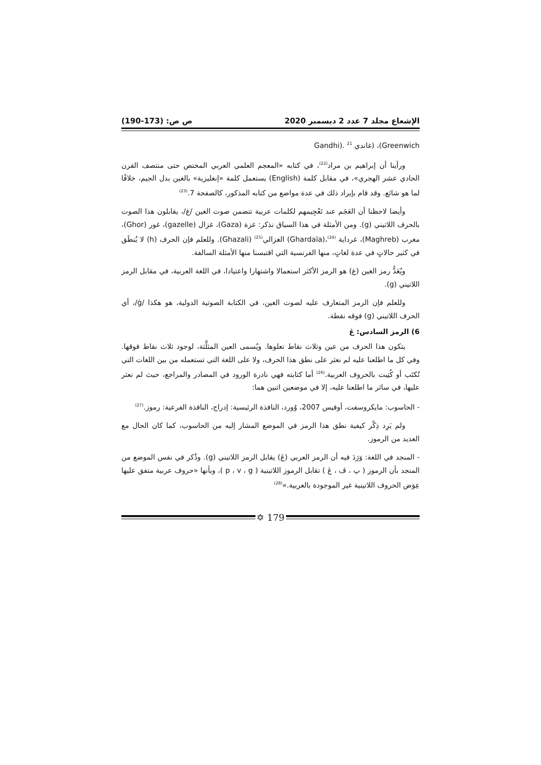الإشعاع مجلد 7 عدد 2 ديسمبر 2020 ص ص: (173-190)
Greenwich)، (غاندي <sup>21</sup> .(Gandhi
ورأينا أن إبراهيم بن مراد<sup>(22)</sup>، في كتابه «المعجم العلمي العربي المختص حتى منتصف القرن الحادي عشر الهجري»، في مقابل كلمة (English) يستعمل كلمة «إنغليزية» بالغين بدل الجيم، خلافًا لما هو شائع. وقد قام بإيراد ذلك في عدة مواضع من كتابه المذكور، كالصفحة 7.<sup>(23)</sup>
وأيضا لاحظنا أن العَجَم عند تَعْجِيمهم لكلمات عربية تتضمن صوت الغين /غ/، يقابلون هذا الصوت بالحرف اللاتيني (g). ومن الأمثلة في هذا السياق نذكر: غزة (Gaza)، غزال (gazelle)، غور (Ghor)، مغرب (Maghreb)، غرداية <sup>(24)</sup>،(Ghardaïa) الغزالي<sup>(25)</sup> (Ghazali). وللعلم فإن الحرف (h) لا يُنطَق في كثير حالاتٍ في عدة لغاتٍ، منها الفرنسية التي اقتبسنا منها الأمثلة السالفة.
ويُعَدُّ رمز الغين (غ) هو الرمز الأكثر استعمالا واشتهارا واعتيادا، في اللغة العربية، في مقابل الرمز اللاتيني (g).
وللعلم فإن الرمز المتعارف عليه لصوت الغين، في الكتابة الصوتية الدولية، هو هكذا /ġ/، أي الحرف اللاتيني (g) فوقه نقطة.
6) الرمز السادس: ڠ
يتكون هذا الحرف من عين وثلاث نقاط تعلوها. ويُسمى العين المثلَّثة، لوجود ثلاث نقاط فوقها. وفي كل ما اطلعنا عليه لم نعثر على نطق هذا الحرف، ولا على اللغة التي تستعمله من بين اللغات التي تُكتَب أو كُتِبت بالحروف العربية.<sup>(26)</sup> أما كتابته فهي نادرة الورود في المصادر والمراجع، حيث لم نعثر عليها، في سائر ما اطلعنا عليه، إلا في موضعين اثنين هما:
- الحاسوب: مايكروسفت، أوفيس 2007، وُورد، النافذة الرئيسية: إدراج، النافذة الفرعية: رموز.<sup>(27)</sup>
ولم يَرِد ذِكْر كيفية نطق هذا الرمز في الموضع المشار إليه من الحاسوب، كما كان الحال مع العديد من الرموز.
- المنجد في اللغة: وَرَدَ فيه أن الرمز العربي (ڠ) يقابل الرمز اللاتيني (g). وذُكر في نفس الموضع من المنجد بأن الرموز ( پ ، ڤ ، ڠ ) تقابل الرموز اللاتينية ( p ، v ، g )، وبأنها «حروف عربية متفق عليها عِوَض الحروف اللاتينية غير الموجودة بالعربية.»<sup>(28)</sup>
✡ 179